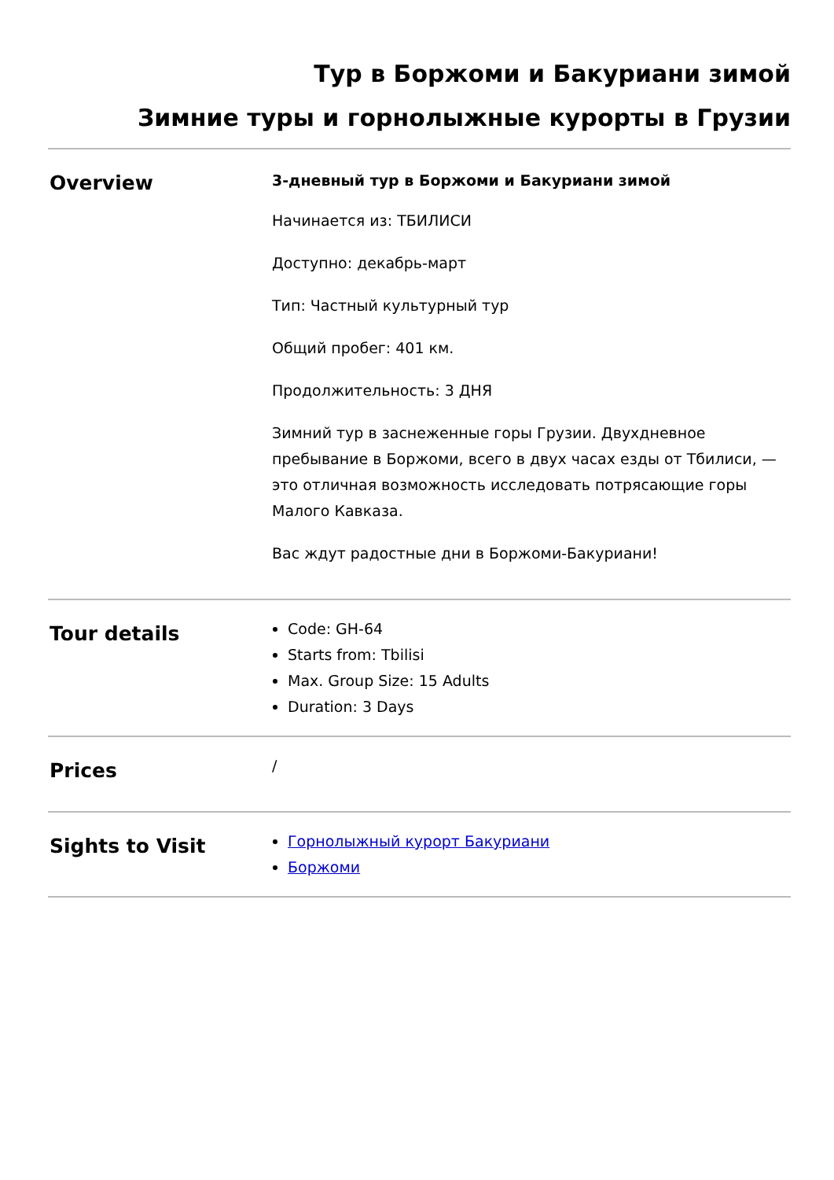Тур в Боржоми и Бакуриани зимой
Зимние туры и горнолыжные курорты в Грузии
| Overview | 3-дневный тур в Боржоми и Бакуриани зимой Начинается из: ТБИЛИСИ Доступно: декабрь-март Тип: Частный культурный тур Общий пробег: 401 км. Продолжительность: 3 ДНЯ Зимний тур в заснеженные горы Грузии. Двухдневное пребывание в Боржоми, всего в двух часах езды от Тбилиси, — это отличная возможность исследовать потрясающие горы Малого Кавказа. Вас ждут радостные дни в Боржоми-Бакуриани! |
| Tour details | Code: GH-64 Starts from: Tbilisi Max. Group Size: 15 Adults Duration: 3 Days |
| Prices | / |
| Sights to Visit | Горнолыжный курорт Бакуриани Боржоми |